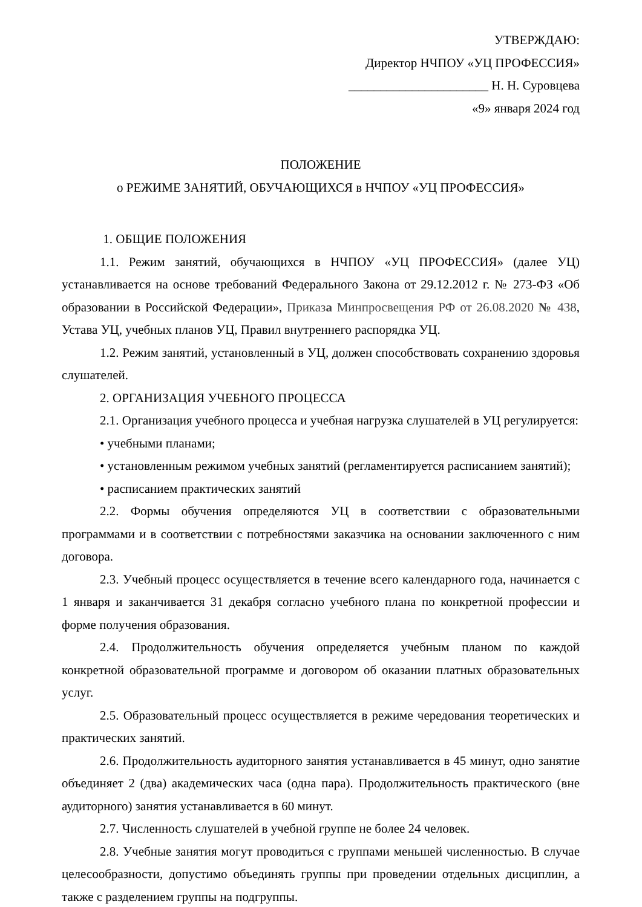УТВЕРЖДАЮ:
Директор НЧПОУ «УЦ ПРОФЕССИЯ»
______________________ Н. Н. Суровцева
«9» января 2024 год
ПОЛОЖЕНИЕ
о РЕЖИМЕ ЗАНЯТИЙ, ОБУЧАЮЩИХСЯ в НЧПОУ «УЦ ПРОФЕССИЯ»
1. ОБЩИЕ ПОЛОЖЕНИЯ
1.1. Режим занятий, обучающихся в НЧПОУ «УЦ ПРОФЕССИЯ» (далее УЦ) устанавливается на основе требований Федерального Закона от 29.12.2012 г. № 273-ФЗ «Об образовании в Российской Федерации», Приказа Минпросвещения РФ от 26.08.2020 № 438, Устава УЦ, учебных планов УЦ, Правил внутреннего распорядка УЦ.
1.2. Режим занятий, установленный в УЦ, должен способствовать сохранению здоровья слушателей.
2. ОРГАНИЗАЦИЯ УЧЕБНОГО ПРОЦЕССА
2.1. Организация учебного процесса и учебная нагрузка слушателей в УЦ регулируется:
• учебными планами;
• установленным режимом учебных занятий (регламентируется расписанием занятий);
• расписанием практических занятий
2.2. Формы обучения определяются УЦ в соответствии с образовательными программами и в соответствии с потребностями заказчика на основании заключенного с ним договора.
2.3. Учебный процесс осуществляется в течение всего календарного года, начинается с 1 января и заканчивается 31 декабря согласно учебного плана по конкретной профессии и форме получения образования.
2.4. Продолжительность обучения определяется учебным планом по каждой конкретной образовательной программе и договором об оказании платных образовательных услуг.
2.5. Образовательный процесс осуществляется в режиме чередования теоретических и практических занятий.
2.6. Продолжительность аудиторного занятия устанавливается в 45 минут, одно занятие объединяет 2 (два) академических часа (одна пара). Продолжительность практического (вне аудиторного) занятия устанавливается в 60 минут.
2.7. Численность слушателей в учебной группе не более 24 человек.
2.8. Учебные занятия могут проводиться с группами меньшей численностью. В случае целесообразности, допустимо объединять группы при проведении отдельных дисциплин, а также с разделением группы на подгруппы.